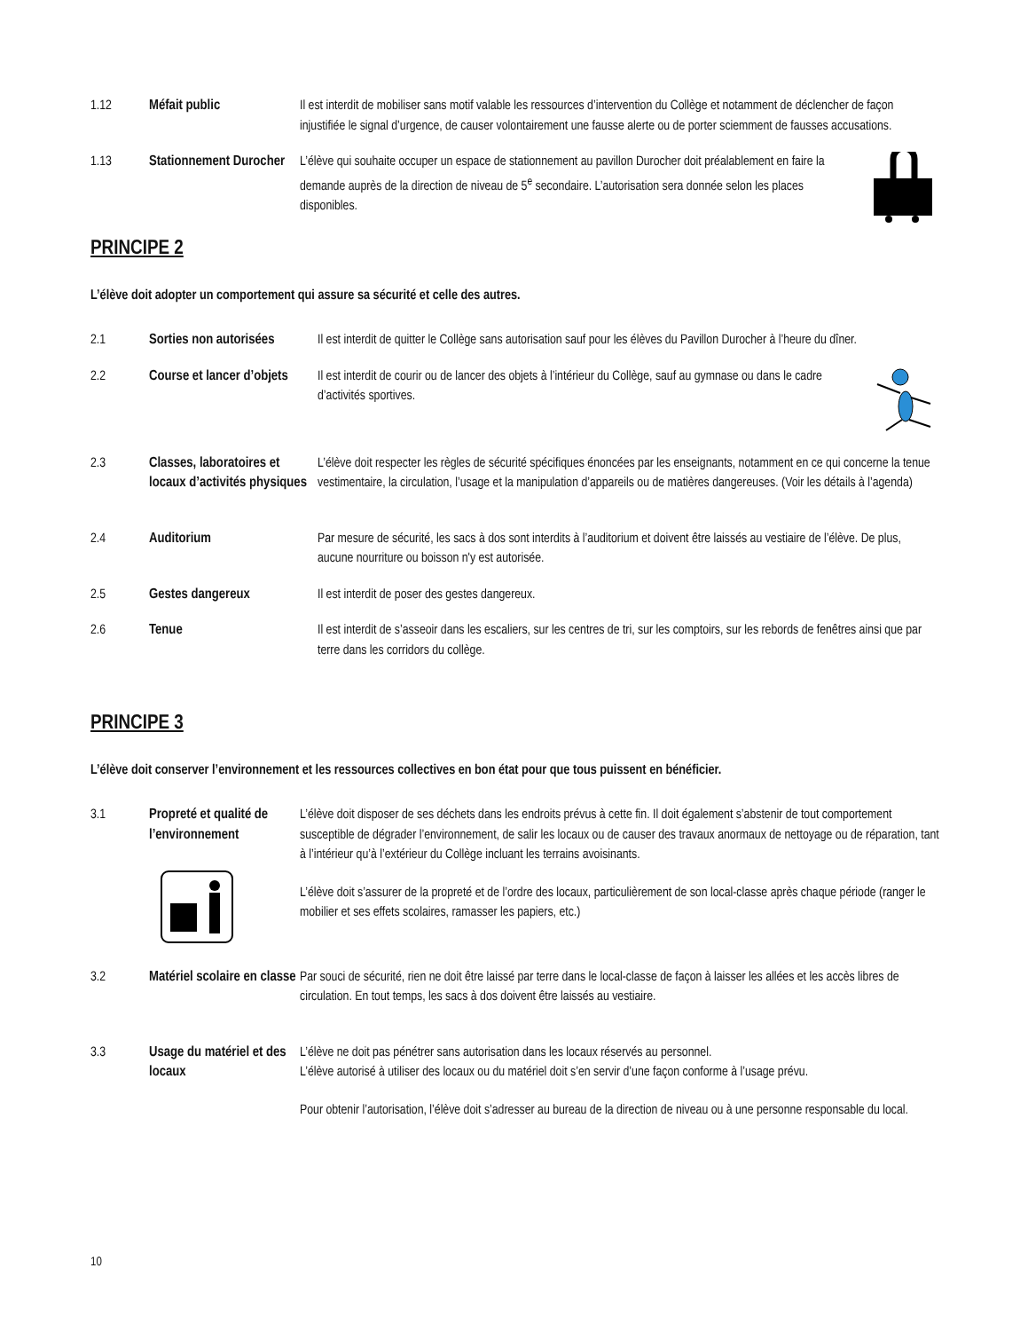1.12 Méfait public Il est interdit de mobiliser sans motif valable les ressources d’intervention du Collège et notamment de déclencher de façon injustifiée le signal d’urgence, de causer volontairement une fausse alerte ou de porter sciemment de fausses accusations.
1.13 Stationnement Durocher
L’élève qui souhaite occuper un espace de stationnement au pavillon Durocher doit préalablement en faire la demande auprès de la direction de niveau de 5<sup>e</sup> secondaire. L’autorisation sera donnée selon les places disponibles.
PRINCIPE 2
L’élève doit adopter un comportement qui assure sa sécurité et celle des autres.
2.1 Sorties non autorisées
Il est interdit de quitter le Collège sans autorisation sauf pour les élèves du Pavillon Durocher à l’heure du dîner.
2.2 Course et lancer d’objets
Il est interdit de courir ou de lancer des objets à l’intérieur du Collège, sauf au gymnase ou dans le cadre d’activités sportives.
2.3 Classes, laboratoires et locaux d’activités physiques
L’élève doit respecter les règles de sécurité spécifiques énoncées par les enseignants, notamment en ce qui concerne la tenue vestimentaire, la circulation, l’usage et la manipulation d’appareils ou de matières dangereuses. (Voir les détails à l’agenda)
2.4 Auditorium Par mesure de sécurité, les sacs à dos sont interdits à l’auditorium et doivent être laissés au vestiaire de l’élève. De plus, aucune nourriture ou boisson n'y est autorisée.
2.5 Gestes dangereux Il est interdit de poser des gestes dangereux.
2.6 Tenue Il est interdit de s’asseoir dans les escaliers, sur les centres de tri, sur les comptoirs, sur les rebords de fenêtres ainsi que par terre dans les corridors du collège.
PRINCIPE 3
L’élève doit conserver l’environnement et les ressources collectives en bon état pour que tous puissent en bénéficier.
3.1 Propreté et qualité de l’environnement
L’élève doit disposer de ses déchets dans les endroits prévus à cette fin. Il doit également s’abstenir de tout comportement susceptible de dégrader l’environnement, de salir les locaux ou de causer des travaux anormaux de nettoyage ou de réparation, tant à l’intérieur qu’à l’extérieur du Collège incluant les terrains avoisinants.
L’élève doit s’assurer de la propreté et de l’ordre des locaux, particulièrement de son local-classe après chaque période (ranger le mobilier et ses effets scolaires, ramasser les papiers, etc.)
3.2 Matériel scolaire en classe
Par souci de sécurité, rien ne doit être laissé par terre dans le local-classe de façon à laisser les allées et les accès libres de circulation. En tout temps, les sacs à dos doivent être laissés au vestiaire.
3.3 Usage du matériel et des locaux
L’élève ne doit pas pénétrer sans autorisation dans les locaux réservés au personnel.
L’élève autorisé à utiliser des locaux ou du matériel doit s’en servir d’une façon conforme à l’usage prévu.
Pour obtenir l’autorisation, l’élève doit s’adresser au bureau de la direction de niveau ou à une personne responsable du local.
10